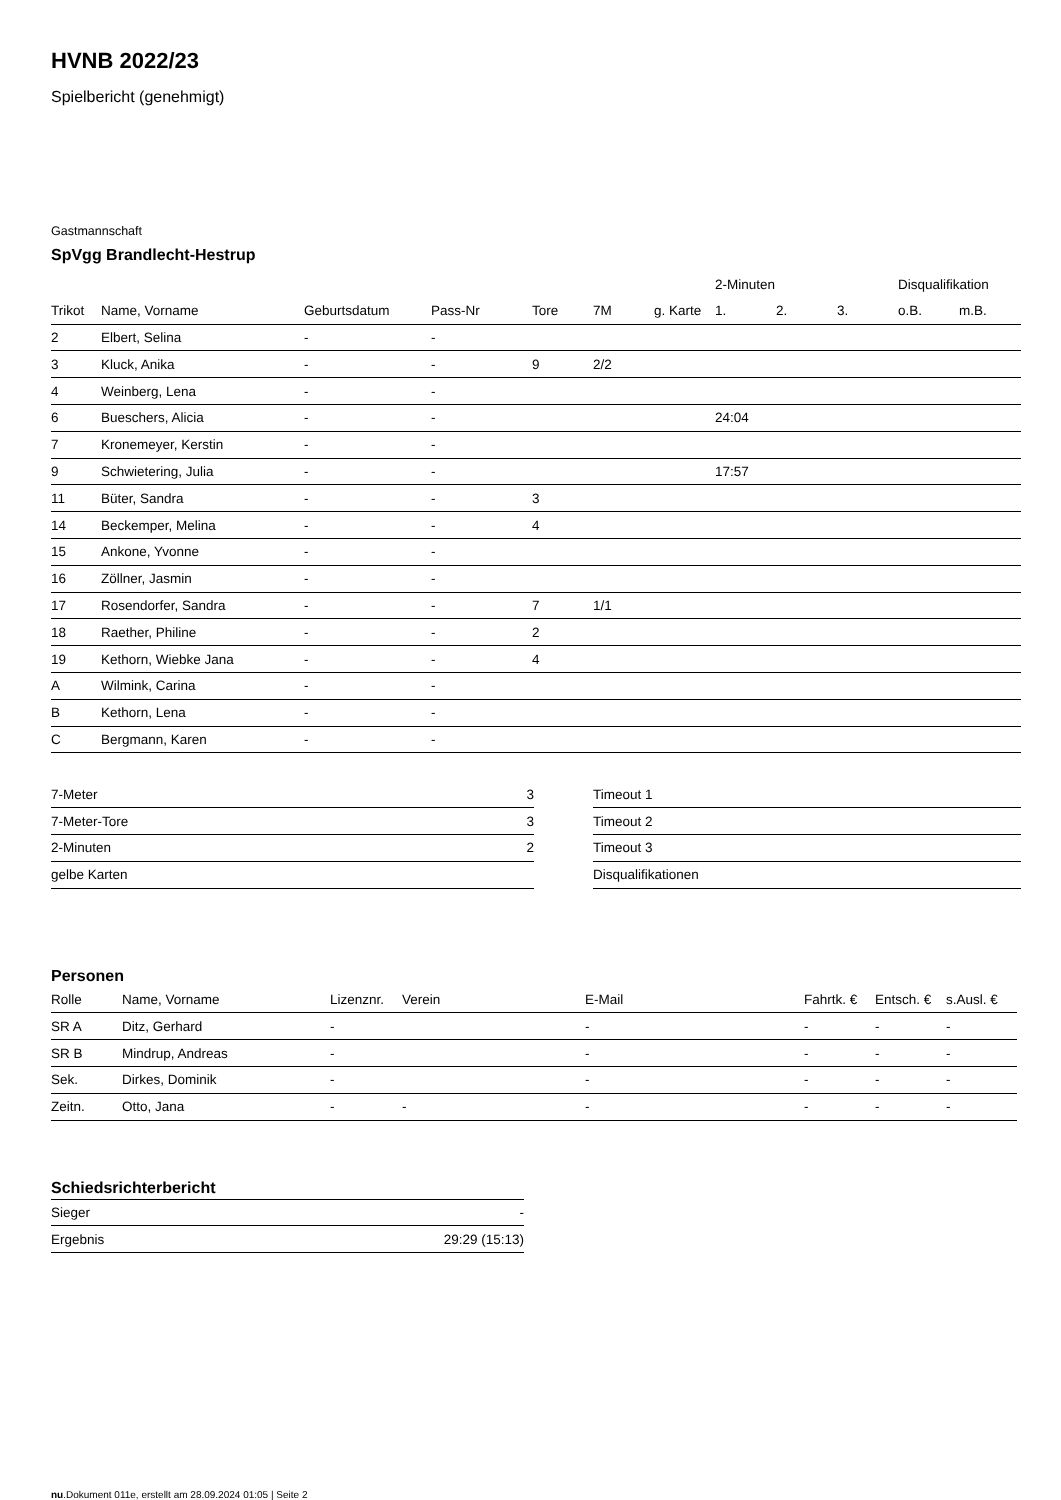HVNB 2022/23
Spielbericht (genehmigt)
Gastmannschaft
SpVgg Brandlecht-Hestrup
| | | | | | | | 2-Minuten | | | Disqualifikation | |
| --- | --- | --- | --- | --- | --- | --- | --- | --- | --- | --- | --- |
| Trikot | Name, Vorname | Geburtsdatum | Pass-Nr | Tore | 7M | g. Karte | 1. | 2. | 3. | o.B. | m.B. |
| 2 | Elbert, Selina | - | - | | | | | | | | |
| 3 | Kluck, Anika | - | - | 9 | 2/2 | | | | | | |
| 4 | Weinberg, Lena | - | - | | | | | | | | |
| 6 | Bueschers, Alicia | - | - | | | | 24:04 | | | | |
| 7 | Kronemeyer, Kerstin | - | - | | | | | | | | |
| 9 | Schwietering, Julia | - | - | | | | 17:57 | | | | |
| 11 | Büter, Sandra | - | - | 3 | | | | | | | |
| 14 | Beckemper, Melina | - | - | 4 | | | | | | | |
| 15 | Ankone, Yvonne | - | - | | | | | | | | |
| 16 | Zöllner, Jasmin | - | - | | | | | | | | |
| 17 | Rosendorfer, Sandra | - | - | 7 | 1/1 | | | | | | |
| 18 | Raether, Philine | - | - | 2 | | | | | | | |
| 19 | Kethorn, Wiebke Jana | - | - | 4 | | | | | | | |
| A | Wilmink, Carina | - | - | | | | | | | | |
| B | Kethorn, Lena | - | - | | | | | | | | |
| C | Bergmann, Karen | - | - | | | | | | | | |
| 7-Meter | 3 |
| 7-Meter-Tore | 3 |
| 2-Minuten | 2 |
| gelbe Karten | |
| Timeout 1 |
| Timeout 2 |
| Timeout 3 |
| Disqualifikationen |
Personen
| Rolle | Name, Vorname | Lizenznr. | Verein | E-Mail | Fahrtk. € | Entsch. € | s.Ausl. € |
| --- | --- | --- | --- | --- | --- | --- | --- |
| SR A | Ditz, Gerhard | - | | - | - | - | - |
| SR B | Mindrup, Andreas | - | | - | - | - | - |
| Sek. | Dirkes, Dominik | - | | - | - | - | - |
| Zeitn. | Otto, Jana | - | - | - | - | - | - |
Schiedsrichterbericht
| Sieger | - |
| Ergebnis | 29:29 (15:13) |
nu.Dokument 011e, erstellt am 28.09.2024 01:05 | Seite 2